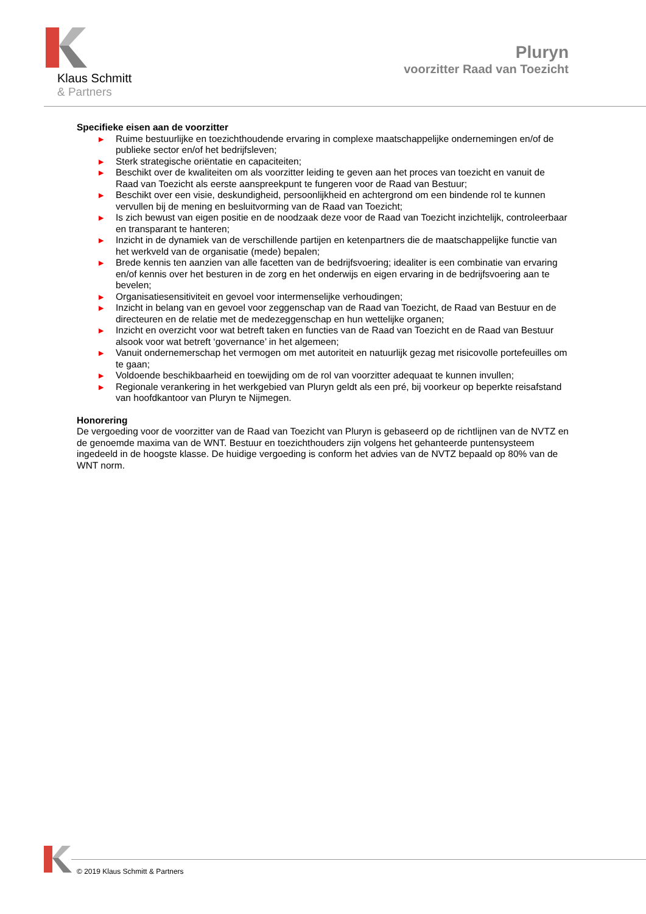Klaus Schmitt
& Partners
Pluryn
voorzitter Raad van Toezicht
Specifieke eisen aan de voorzitter
▶ Ruime bestuurlijke en toezichthoudende ervaring in complexe maatschappelijke ondernemingen en/of de publieke sector en/of het bedrijfsleven;
▶ Sterk strategische oriëntatie en capaciteiten;
▶ Beschikt over de kwaliteiten om als voorzitter leiding te geven aan het proces van toezicht en vanuit de Raad van Toezicht als eerste aanspreekpunt te fungeren voor de Raad van Bestuur;
▶ Beschikt over een visie, deskundigheid, persoonlijkheid en achtergrond om een bindende rol te kunnen vervullen bij de mening en besluitvorming van de Raad van Toezicht;
▶ Is zich bewust van eigen positie en de noodzaak deze voor de Raad van Toezicht inzichtelijk, controleerbaar en transparant te hanteren;
▶ Inzicht in de dynamiek van de verschillende partijen en ketenpartners die de maatschappelijke functie van het werkveld van de organisatie (mede) bepalen;
▶ Brede kennis ten aanzien van alle facetten van de bedrijfsvoering; idealiter is een combinatie van ervaring en/of kennis over het besturen in de zorg en het onderwijs en eigen ervaring in de bedrijfsvoering aan te bevelen;
▶ Organisatiesensitiviteit en gevoel voor intermenselijke verhoudingen;
▶ Inzicht in belang van en gevoel voor zeggenschap van de Raad van Toezicht, de Raad van Bestuur en de directeuren en de relatie met de medezeggenschap en hun wettelijke organen;
▶ Inzicht en overzicht voor wat betreft taken en functies van de Raad van Toezicht en de Raad van Bestuur alsook voor wat betreft ‘governance’ in het algemeen;
▶ Vanuit ondernemerschap het vermogen om met autoriteit en natuurlijk gezag met risicovolle portefeuilles om te gaan;
▶ Voldoende beschikbaarheid en toewijding om de rol van voorzitter adequaat te kunnen invullen;
▶ Regionale verankering in het werkgebied van Pluryn geldt als een pré, bij voorkeur op beperkte reisafstand van hoofdkantoor van Pluryn te Nijmegen.
Honorering
De vergoeding voor de voorzitter van de Raad van Toezicht van Pluryn is gebaseerd op de richtlijnen van de NVTZ en de genoemde maxima van de WNT. Bestuur en toezichthouders zijn volgens het gehanteerde puntensysteem ingedeeld in de hoogste klasse. De huidige vergoeding is conform het advies van de NVTZ bepaald op 80% van de WNT norm.
© 2019 Klaus Schmitt & Partners